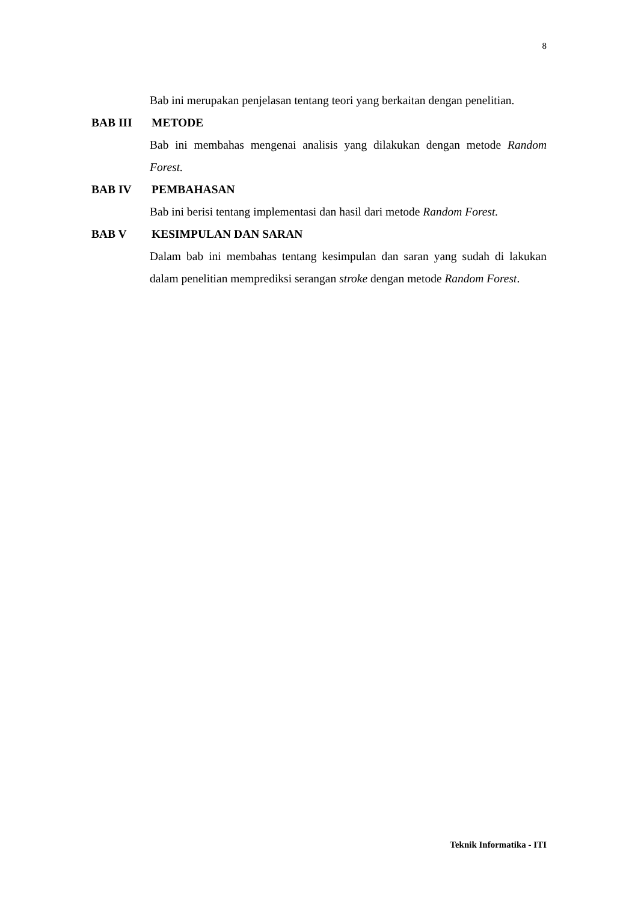8
Bab ini merupakan penjelasan tentang teori yang berkaitan dengan penelitian.
BAB III METODE
Bab ini membahas mengenai analisis yang dilakukan dengan metode Random Forest.
BAB IV PEMBAHASAN
Bab ini berisi tentang implementasi dan hasil dari metode Random Forest.
BAB V KESIMPULAN DAN SARAN
Dalam bab ini membahas tentang kesimpulan dan saran yang sudah di lakukan dalam penelitian memprediksi serangan stroke dengan metode Random Forest.
Teknik Informatika - ITI